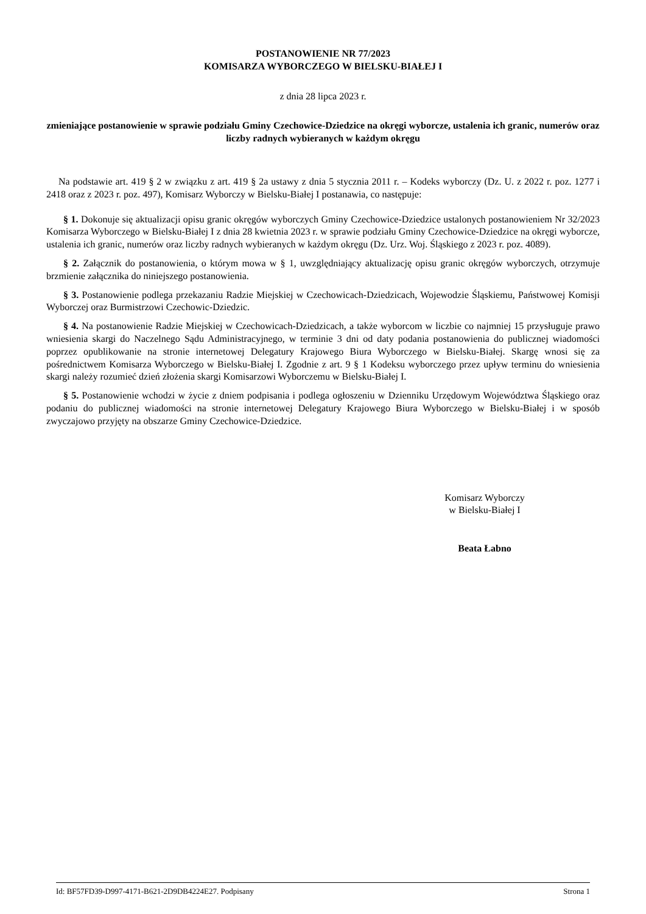POSTANOWIENIE NR 77/2023
KOMISARZA WYBORCZEGO W BIELSKU-BIAŁEJ I
z dnia 28 lipca 2023 r.
zmieniające postanowienie w sprawie podziału Gminy Czechowice-Dziedzice na okręgi wyborcze, ustalenia ich granic, numerów oraz liczby radnych wybieranych w każdym okręgu
Na podstawie art. 419 § 2 w związku z art. 419 § 2a ustawy z dnia 5 stycznia 2011 r. – Kodeks wyborczy (Dz. U. z 2022 r. poz. 1277 i 2418 oraz z 2023 r. poz. 497), Komisarz Wyborczy w Bielsku-Białej I postanawia, co następuje:
§ 1. Dokonuje się aktualizacji opisu granic okręgów wyborczych Gminy Czechowice-Dziedzice ustalonych postanowieniem Nr 32/2023 Komisarza Wyborczego w Bielsku-Białej I z dnia 28 kwietnia 2023 r. w sprawie podziału Gminy Czechowice-Dziedzice na okręgi wyborcze, ustalenia ich granic, numerów oraz liczby radnych wybieranych w każdym okręgu (Dz. Urz. Woj. Śląskiego z 2023 r. poz. 4089).
§ 2. Załącznik do postanowienia, o którym mowa w § 1, uwzględniający aktualizację opisu granic okręgów wyborczych, otrzymuje brzmienie załącznika do niniejszego postanowienia.
§ 3. Postanowienie podlega przekazaniu Radzie Miejskiej w Czechowicach-Dziedzicach, Wojewodzie Śląskiemu, Państwowej Komisji Wyborczej oraz Burmistrzowi Czechowic-Dziedzic.
§ 4. Na postanowienie Radzie Miejskiej w Czechowicach-Dziedzicach, a także wyborcom w liczbie co najmniej 15 przysługuje prawo wniesienia skargi do Naczelnego Sądu Administracyjnego, w terminie 3 dni od daty podania postanowienia do publicznej wiadomości poprzez opublikowanie na stronie internetowej Delegatury Krajowego Biura Wyborczego w Bielsku-Białej. Skargę wnosi się za pośrednictwem Komisarza Wyborczego w Bielsku-Białej I. Zgodnie z art. 9 § 1 Kodeksu wyborczego przez upływ terminu do wniesienia skargi należy rozumieć dzień złożenia skargi Komisarzowi Wyborczemu w Bielsku-Białej I.
§ 5. Postanowienie wchodzi w życie z dniem podpisania i podlega ogłoszeniu w Dzienniku Urzędowym Województwa Śląskiego oraz podaniu do publicznej wiadomości na stronie internetowej Delegatury Krajowego Biura Wyborczego w Bielsku-Białej i w sposób zwyczajowo przyjęty na obszarze Gminy Czechowice-Dziedzice.
Komisarz Wyborczy
w Bielsku-Białej I
Beata Łabno
Id: BF57FD39-D997-4171-B621-2D9DB4224E27. Podpisany Strona 1